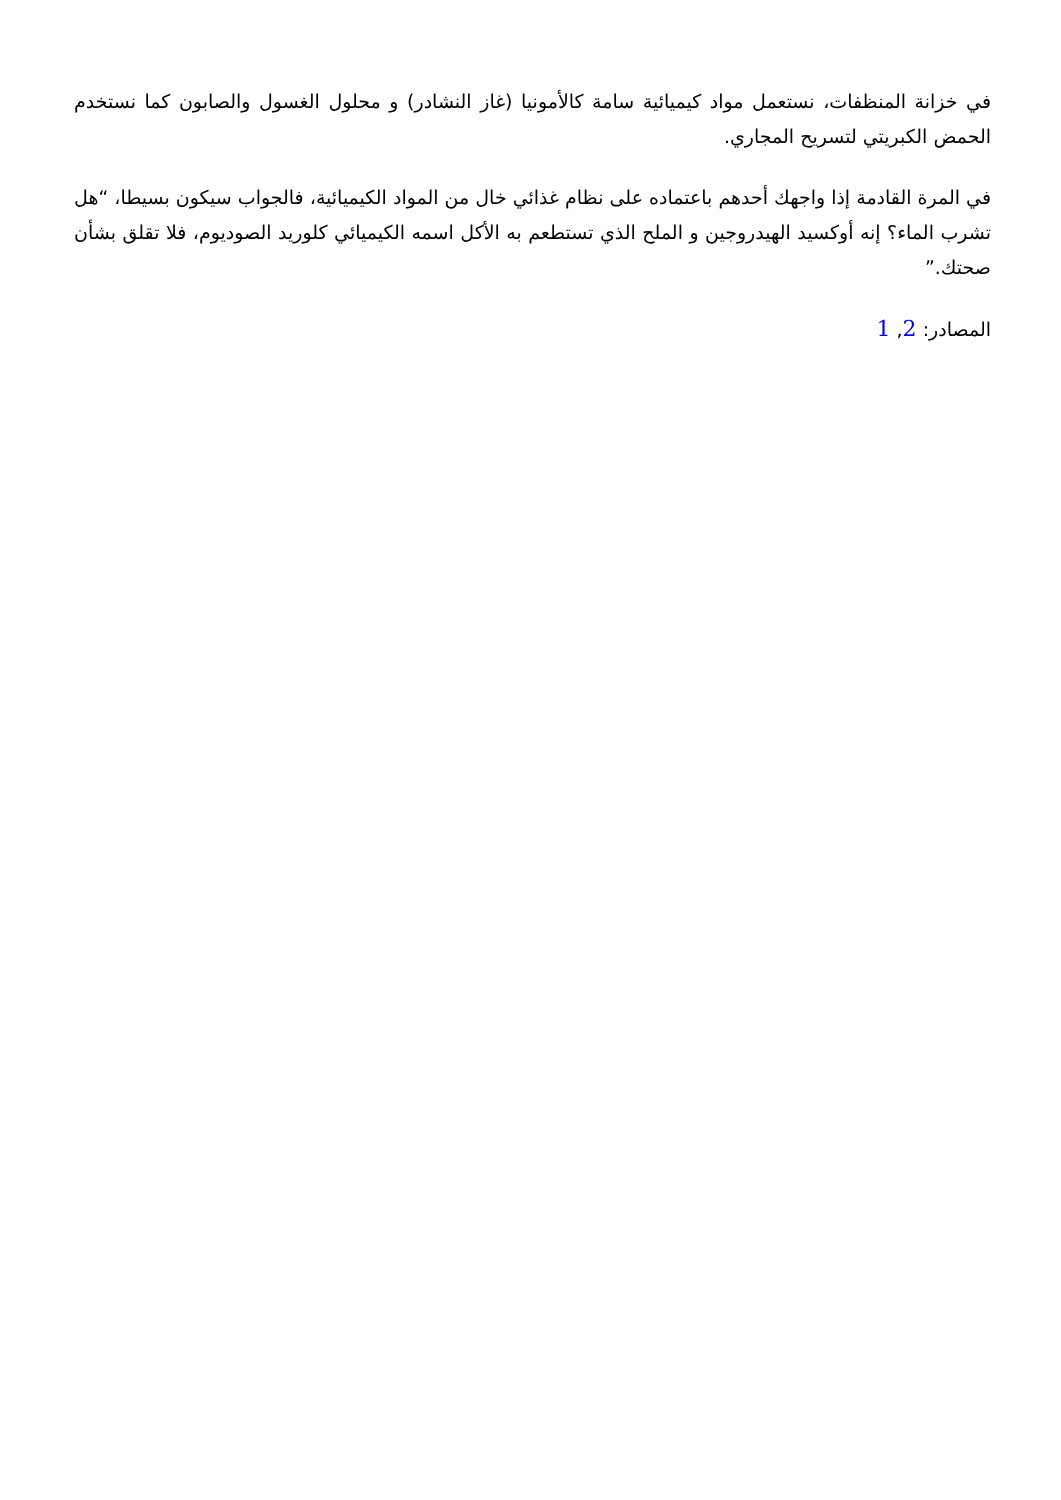في خزانة المنظفات، نستعمل مواد كيميائية سامة كالأمونيا (غاز النشادر) و محلول الغسول والصابون كما نستخدم الحمض الكبريتي لتسريح المجاري.
في المرة القادمة إذا واجهك أحدهم باعتماده على نظام غذائي خال من المواد الكيميائية، فالجواب سيكون بسيطا، “هل تشرب الماء؟ إنه أوكسيد الهيدروجين و الملح الذي تستطعم به الأكل اسمه الكيميائي كلوريد الصوديوم، فلا تقلق بشأن صحتك.”
المصادر: 2, 1